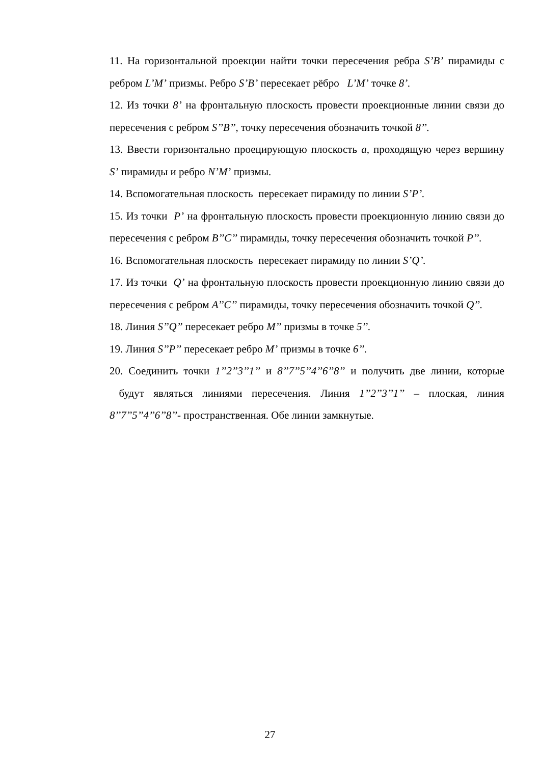11. На горизонтальной проекции найти точки пересечения ребра S’B’ пирамиды с ребром L’M’ призмы. Ребро S’B’ пересекает рёбро L’M’ точке 8’.
12. Из точки 8’ на фронтальную плоскость провести проекционные линии связи до пересечения с ребром S’’B’’, точку пересечения обозначить точкой 8’’.
13. Ввести горизонтально проецирующую плоскость a, проходящую через вершину S’ пирамиды и ребро N’M’ призмы.
14. Вспомогательная плоскость пересекает пирамиду по линии S’P’.
15. Из точки P’ на фронтальную плоскость провести проекционную линию связи до пересечения с ребром B’’C’’ пирамиды, точку пересечения обозначить точкой P’’.
16. Вспомогательная плоскость пересекает пирамиду по линии S’Q’.
17. Из точки Q’ на фронтальную плоскость провести проекционную линию связи до пересечения с ребром A’’C’’ пирамиды, точку пересечения обозначить точкой Q’’.
18. Линия S’’Q’’ пересекает ребро M’’ призмы в точке 5’’.
19. Линия S’’P’’ пересекает ребро M’ призмы в точке 6’’.
20. Соединить точки 1’’2’’3’’1’’ и 8’’7’’5’’4’’6’’8’’ и получить две линии, которые будут являться линиями пересечения. Линия 1’’2’’3’’1’’ – плоская, линия 8’’7’’5’’4’’6’’8’’- пространственная. Обе линии замкнутые.
27